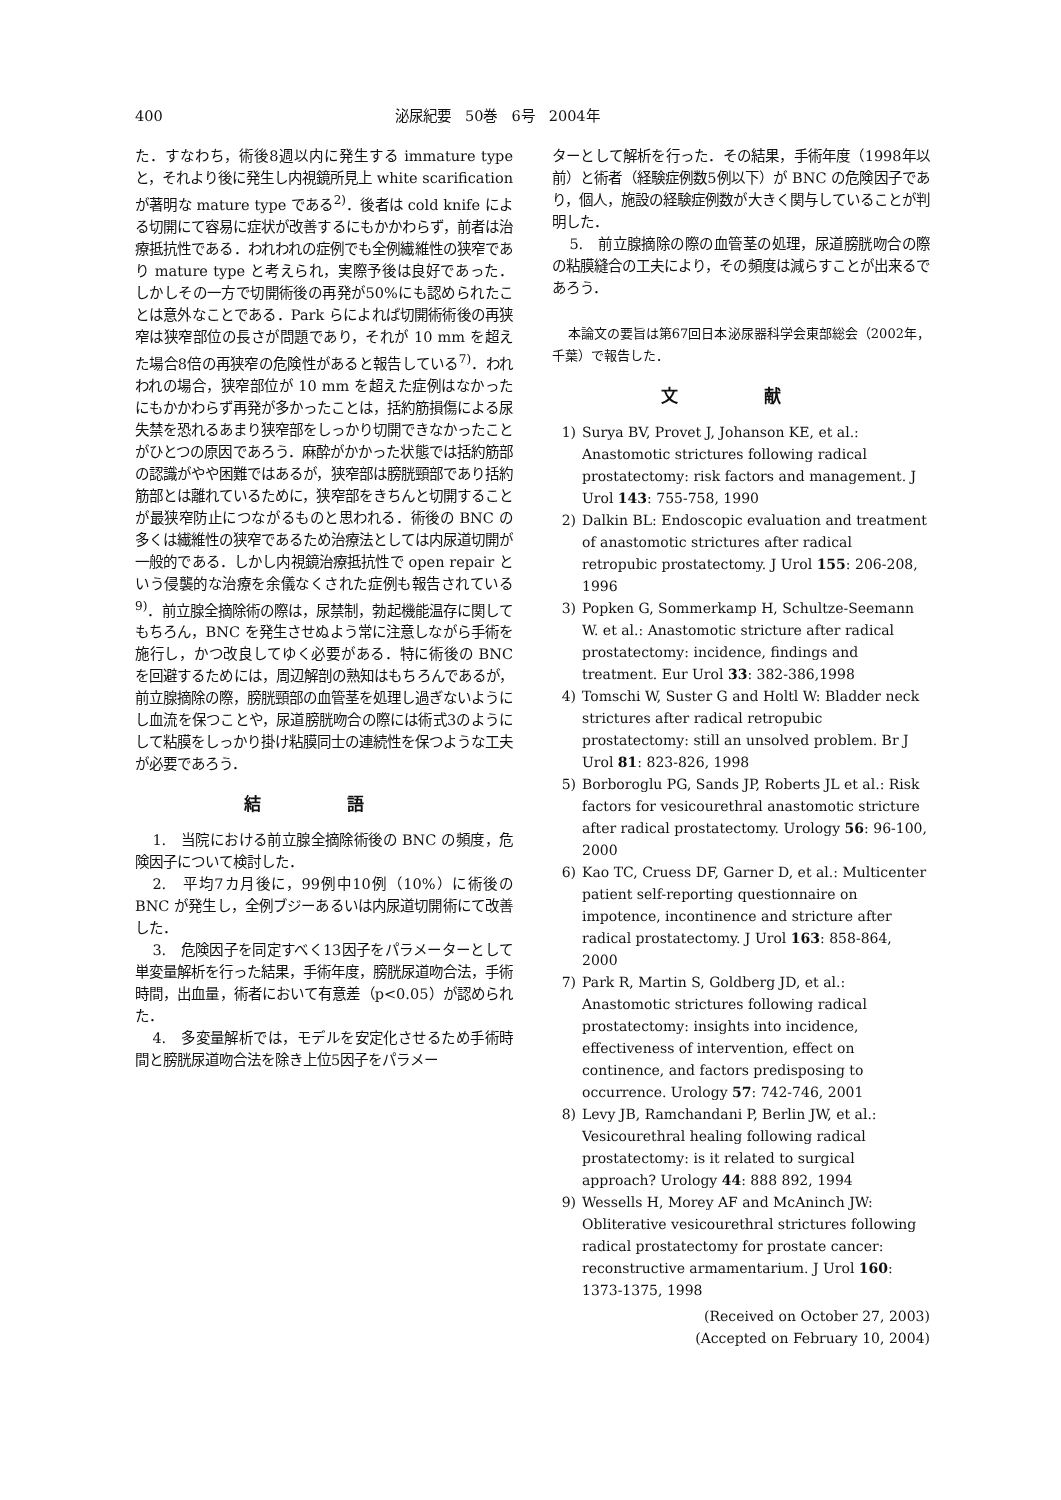400 泌尿紀要　50巻　6号　2004年
た．すなわち，術後8週以内に発生する immature type と，それより後に発生し内視鏡所見上 white scarification が著明な mature type である<sup>2)</sup>．後者は cold knife による切開にて容易に症状が改善するにもかかわらず，前者は治療抵抗性である．われわれの症例でも全例繊維性の狭窄であり mature type と考えられ，実際予後は良好であった．しかしその一方で切開術後の再発が50%にも認められたことは意外なことである．Park らによれば切開術術後の再狭窄は狭窄部位の長さが問題であり，それが 10 mm を超えた場合8倍の再狭窄の危険性があると報告している<sup>7)</sup>．われわれの場合，狭窄部位が 10 mm を超えた症例はなかったにもかかわらず再発が多かったことは，括約筋損傷による尿失禁を恐れるあまり狭窄部をしっかり切開できなかったことがひとつの原因であろう．麻酔がかかった状態では括約筋部の認識がやや困難ではあるが，狭窄部は膀胱頸部であり括約筋部とは離れているために，狭窄部をきちんと切開することが最狭窄防止につながるものと思われる．術後の BNC の多くは繊維性の狭窄であるため治療法としては内尿道切開が一般的である．しかし内視鏡治療抵抗性で open repair という侵襲的な治療を余儀なくされた症例も報告されている<sup>9)</sup>．前立腺全摘除術の際は，尿禁制，勃起機能温存に関してもちろん，BNC を発生させぬよう常に注意しながら手術を施行し，かつ改良してゆく必要がある．特に術後の BNC を回避するためには，周辺解剖の熟知はもちろんであるが，前立腺摘除の際，膀胱頸部の血管茎を処理し過ぎないようにし血流を保つことや，尿道膀胱吻合の際には術式3のようにして粘膜をしっかり掛け粘膜同士の連続性を保つような工夫が必要であろう．
結 語
1.　当院における前立腺全摘除術後の BNC の頻度，危険因子について検討した．
2.　平均7カ月後に，99例中10例（10%）に術後の BNC が発生し，全例ブジーあるいは内尿道切開術にて改善した．
3.　危険因子を同定すべく13因子をパラメーターとして単変量解析を行った結果，手術年度，膀胱尿道吻合法，手術時間，出血量，術者において有意差（p<0.05）が認められた．
4.　多変量解析では，モデルを安定化させるため手術時間と膀胱尿道吻合法を除き上位5因子をパラメー
ターとして解析を行った．その結果，手術年度（1998年以前）と術者（経験症例数5例以下）が BNC の危険因子であり，個人，施設の経験症例数が大きく関与していることが判明した．
5.　前立腺摘除の際の血管茎の処理，尿道膀胱吻合の際の粘膜縫合の工夫により，その頻度は減らすことが出来るであろう．
本論文の要旨は第67回日本泌尿器科学会東部総会（2002年，千葉）で報告した．
文 献
1) Surya BV, Provet J, Johanson KE, et al.: Anastomotic strictures following radical prostatectomy: risk factors and management. J Urol 143: 755-758, 1990
2) Dalkin BL: Endoscopic evaluation and treatment of anastomotic strictures after radical retropubic prostatectomy. J Urol 155: 206-208, 1996
3) Popken G, Sommerkamp H, Schultze-Seemann W. et al.: Anastomotic stricture after radical prostatectomy: incidence, findings and treatment. Eur Urol 33: 382-386,1998
4) Tomschi W, Suster G and Holtl W: Bladder neck strictures after radical retropubic prostatectomy: still an unsolved problem. Br J Urol 81: 823-826, 1998
5) Borboroglu PG, Sands JP, Roberts JL et al.: Risk factors for vesicourethral anastomotic stricture after radical prostatectomy. Urology 56: 96-100, 2000
6) Kao TC, Cruess DF, Garner D, et al.: Multicenter patient self-reporting questionnaire on impotence, incontinence and stricture after radical prostatectomy. J Urol 163: 858-864, 2000
7) Park R, Martin S, Goldberg JD, et al.: Anastomotic strictures following radical prostatectomy: insights into incidence, effectiveness of intervention, effect on continence, and factors predisposing to occurrence. Urology 57: 742-746, 2001
8) Levy JB, Ramchandani P, Berlin JW, et al.: Vesicourethral healing following radical prostatectomy: is it related to surgical approach? Urology 44: 888 892, 1994
9) Wessells H, Morey AF and McAninch JW: Obliterative vesicourethral strictures following radical prostatectomy for prostate cancer: reconstructive armamentarium. J Urol 160: 1373-1375, 1998
(Received on October 27, 2003)
(Accepted on February 10, 2004)